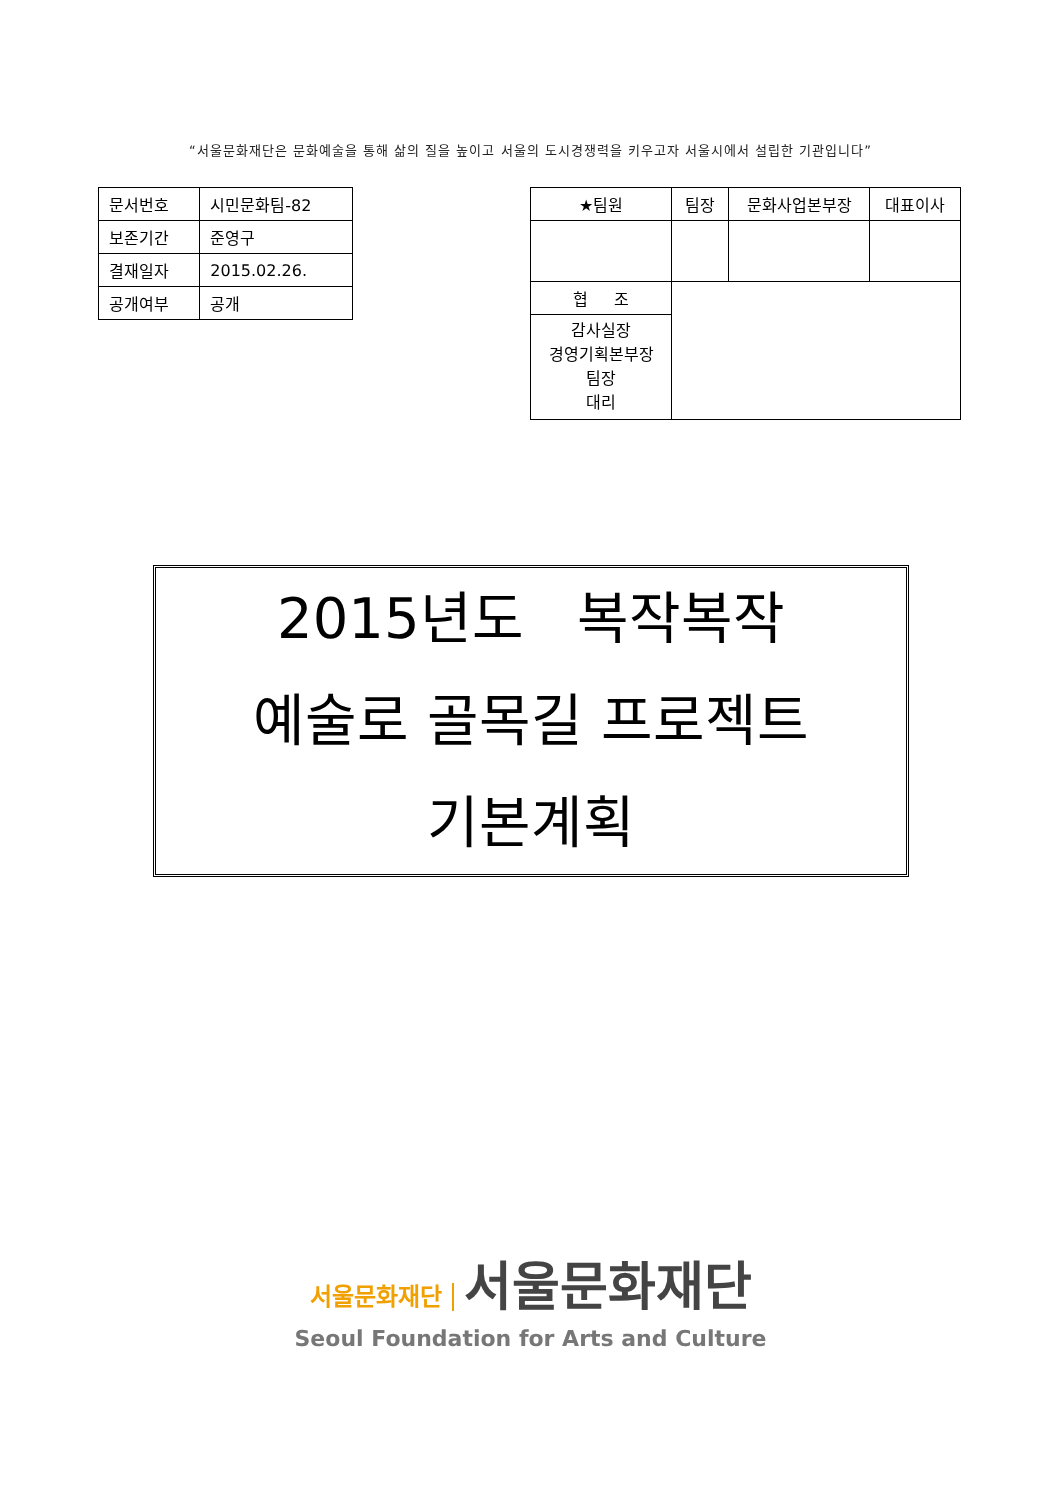“서울문화재단은 문화예술을 통해 삶의 질을 높이고 서울의 도시경쟁력을 키우고자 서울시에서 설립한 기관입니다”
| 문서번호 | 시민문화팀-82 |
| 보존기간 | 준영구 |
| 결재일자 | 2015.02.26. |
| 공개여부 | 공개 |
| ★팀원 | 팀장 | 문화사업본부장 | 대표이사 |
| 협 조 | | | |
| 감사실장 경영기획본부장 팀장 대리 | | | |
2015년도 복작복작
예술로 골목길 프로젝트
기본계획
서울문화재단 서울문화재단
Seoul Foundation for Arts and Culture